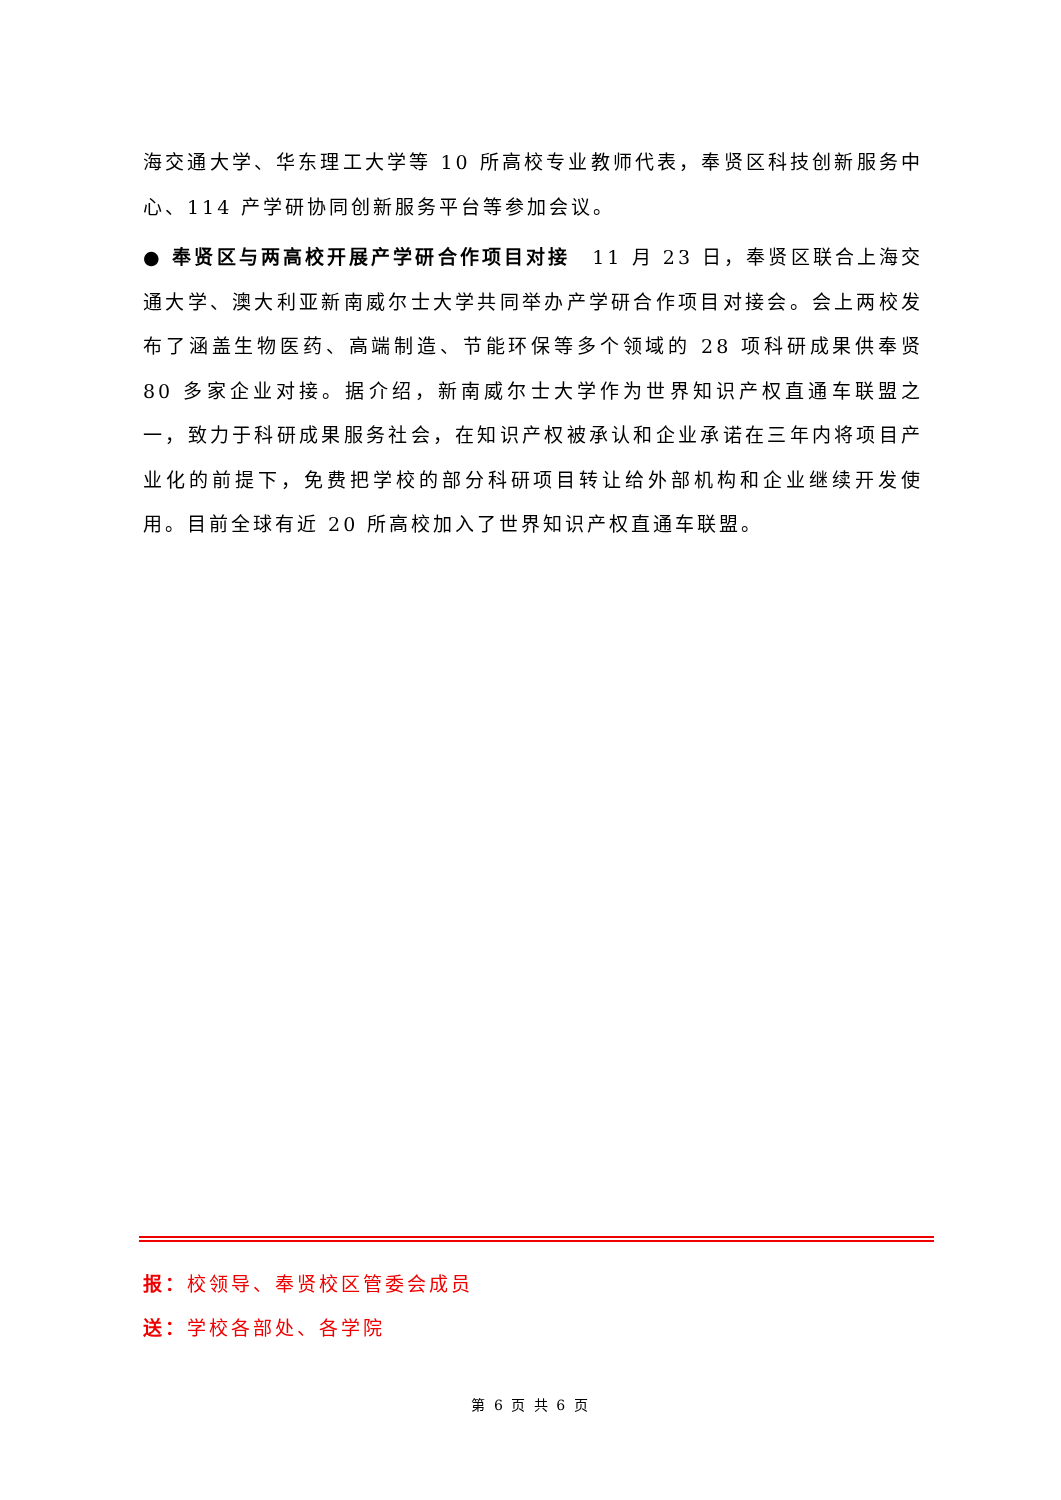海交通大学、华东理工大学等 10 所高校专业教师代表，奉贤区科技创新服务中心、114 产学研协同创新服务平台等参加会议。
● 奉贤区与两高校开展产学研合作项目对接　11 月 23 日，奉贤区联合上海交通大学、澳大利亚新南威尔士大学共同举办产学研合作项目对接会。会上两校发布了涵盖生物医药、高端制造、节能环保等多个领域的 28 项科研成果供奉贤 80 多家企业对接。据介绍，新南威尔士大学作为世界知识产权直通车联盟之一，致力于科研成果服务社会，在知识产权被承认和企业承诺在三年内将项目产业化的前提下，免费把学校的部分科研项目转让给外部机构和企业继续开发使用。目前全球有近 20 所高校加入了世界知识产权直通车联盟。
报：校领导、奉贤校区管委会成员
送：学校各部处、各学院
第 6 页 共 6 页